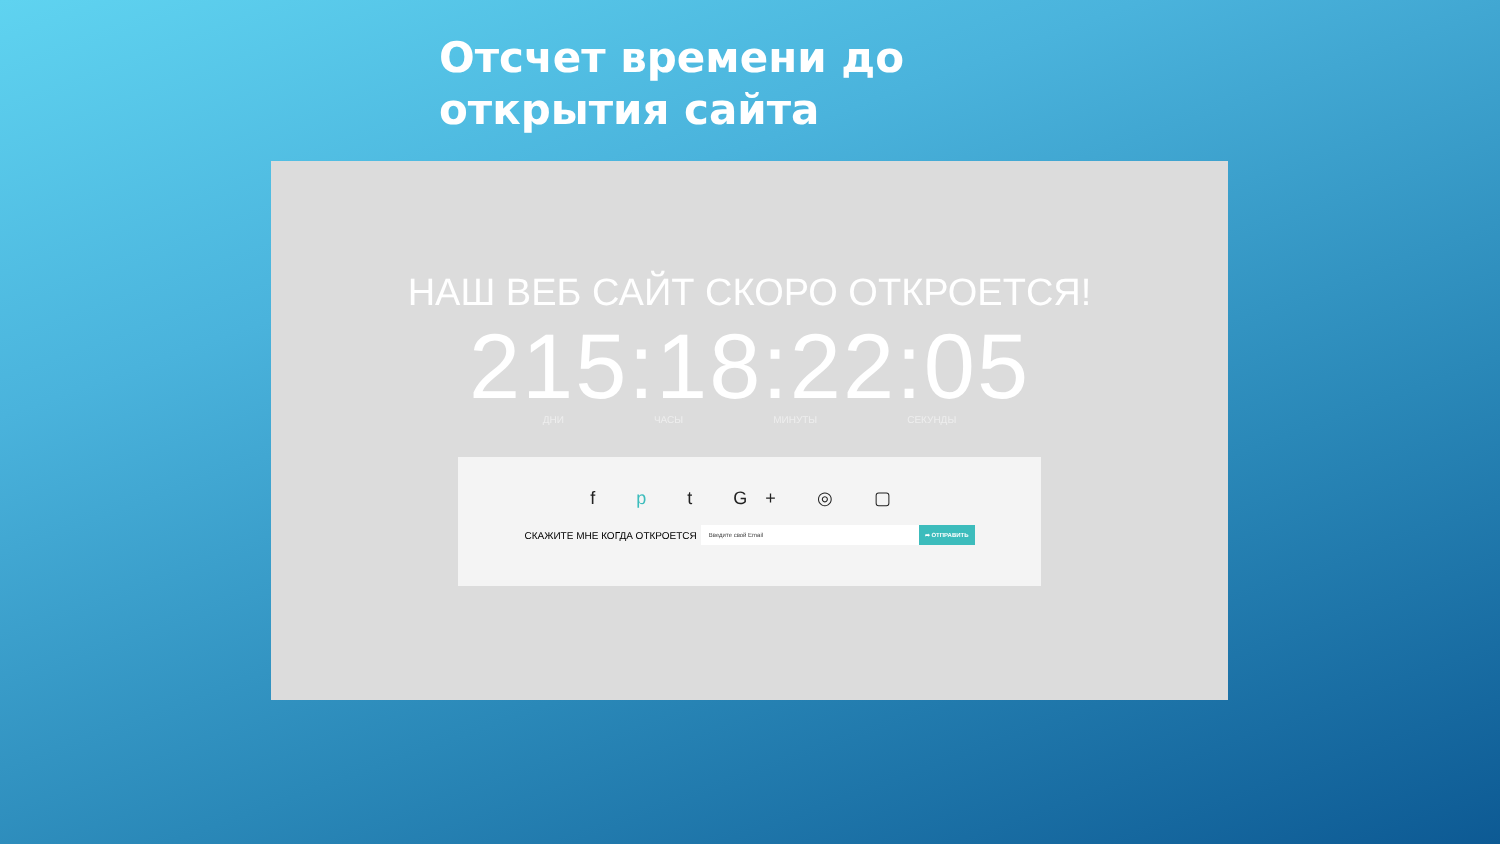Отсчет времени до открытия сайта
НАШ ВЕБ САЙТ СКОРО ОТКРОЕТСЯ!
215:18:22:05
ДНИ ЧАСЫ МИНУТЫ СЕКУНДЫ
f p t G+ ◎ ▢
СКАЖИТЕ МНЕ КОГДА ОТКРОЕТСЯ Введите свой Email ➦ ОТПРАВИТЬ